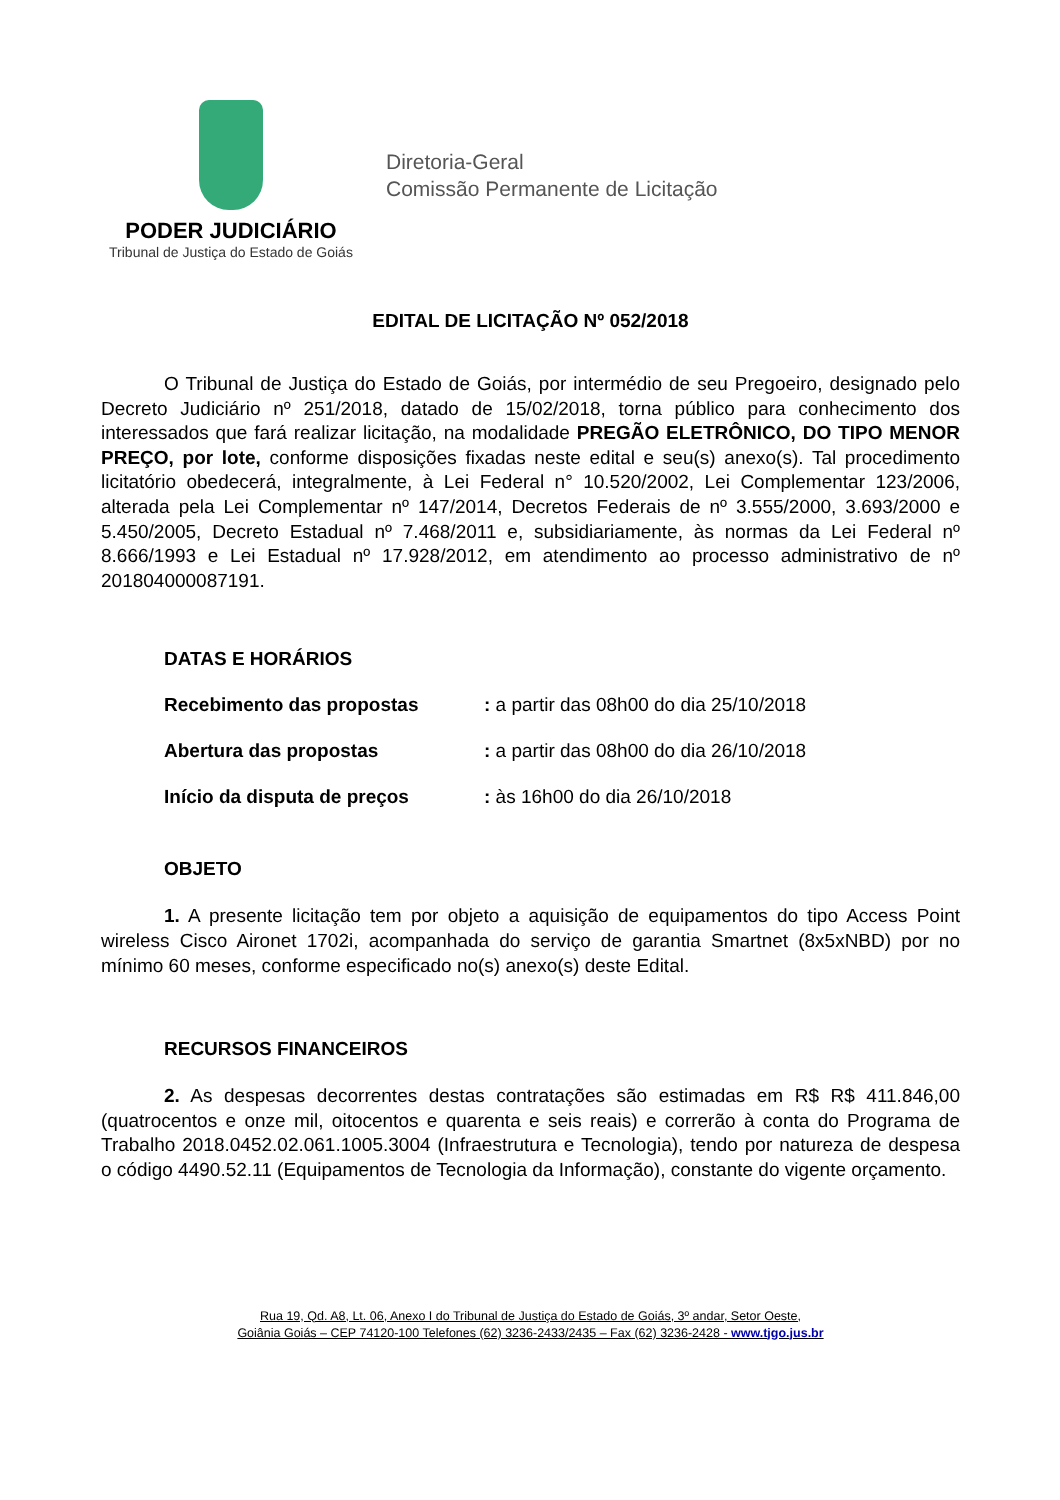PODER JUDICIÁRIO
Tribunal de Justiça do Estado de Goiás
Diretoria-Geral
Comissão Permanente de Licitação
EDITAL DE LICITAÇÃO Nº 052/2018
O Tribunal de Justiça do Estado de Goiás, por intermédio de seu Pregoeiro, designado pelo Decreto Judiciário nº 251/2018, datado de 15/02/2018, torna público para conhecimento dos interessados que fará realizar licitação, na modalidade PREGÃO ELETRÔNICO, DO TIPO MENOR PREÇO, por lote, conforme disposições fixadas neste edital e seu(s) anexo(s). Tal procedimento licitatório obedecerá, integralmente, à Lei Federal n° 10.520/2002, Lei Complementar 123/2006, alterada pela Lei Complementar nº 147/2014, Decretos Federais de nº 3.555/2000, 3.693/2000 e 5.450/2005, Decreto Estadual nº 7.468/2011 e, subsidiariamente, às normas da Lei Federal nº 8.666/1993 e Lei Estadual nº 17.928/2012, em atendimento ao processo administrativo de nº 201804000087191.
DATAS E HORÁRIOS
Recebimento das propostas: a partir das 08h00 do dia 25/10/2018
Abertura das propostas: a partir das 08h00 do dia 26/10/2018
Início da disputa de preços: às 16h00 do dia 26/10/2018
OBJETO
1. A presente licitação tem por objeto a aquisição de equipamentos do tipo Access Point wireless Cisco Aironet 1702i, acompanhada do serviço de garantia Smartnet (8x5xNBD) por no mínimo 60 meses, conforme especificado no(s) anexo(s) deste Edital.
RECURSOS FINANCEIROS
2. As despesas decorrentes destas contratações são estimadas em R$ R$ 411.846,00 (quatrocentos e onze mil, oitocentos e quarenta e seis reais) e correrão à conta do Programa de Trabalho 2018.0452.02.061.1005.3004 (Infraestrutura e Tecnologia), tendo por natureza de despesa o código 4490.52.11 (Equipamentos de Tecnologia da Informação), constante do vigente orçamento.
Rua 19, Qd. A8, Lt. 06, Anexo I do Tribunal de Justiça do Estado de Goiás, 3º andar, Setor Oeste,
Goiânia Goiás – CEP 74120-100 Telefones (62) 3236-2433/2435 – Fax (62) 3236-2428 - www.tjgo.jus.br